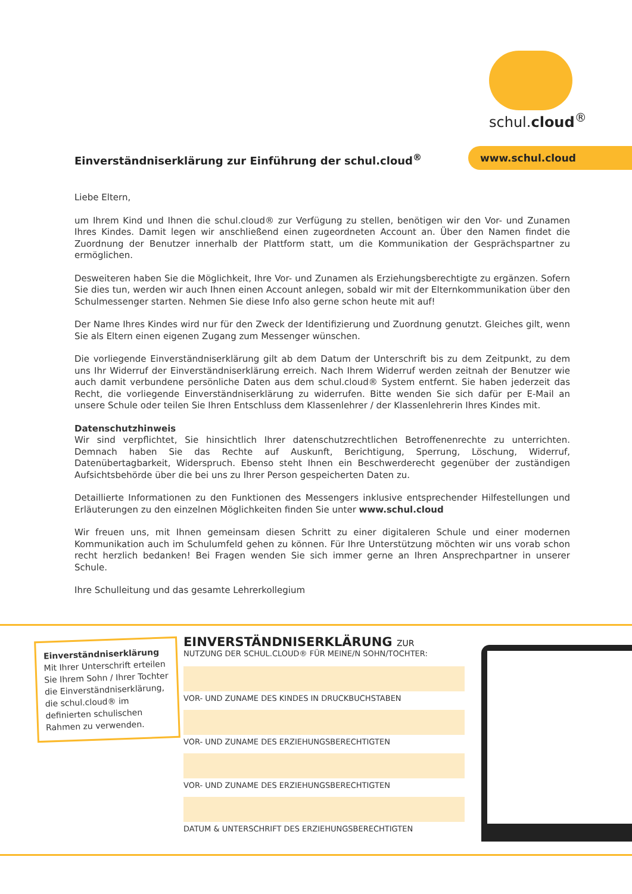schul.cloud<sup>®</sup>
Einverständniserklärung zur Einführung der schul.cloud<sup>®</sup>
www.schul.cloud
Liebe Eltern,
um Ihrem Kind und Ihnen die schul.cloud® zur Verfügung zu stellen, benötigen wir den Vor- und Zunamen Ihres Kindes. Damit legen wir anschließend einen zugeordneten Account an. Über den Namen findet die Zuordnung der Benutzer innerhalb der Plattform statt, um die Kommunikation der Gesprächspartner zu ermöglichen.
Desweiteren haben Sie die Möglichkeit, Ihre Vor- und Zunamen als Erziehungsberechtigte zu ergänzen. Sofern Sie dies tun, werden wir auch Ihnen einen Account anlegen, sobald wir mit der Elternkommunikation über den Schulmessenger starten. Nehmen Sie diese Info also gerne schon heute mit auf!
Der Name Ihres Kindes wird nur für den Zweck der Identifizierung und Zuordnung genutzt. Gleiches gilt, wenn Sie als Eltern einen eigenen Zugang zum Messenger wünschen.
Die vorliegende Einverständniserklärung gilt ab dem Datum der Unterschrift bis zu dem Zeitpunkt, zu dem uns Ihr Widerruf der Einverständniserklärung erreich. Nach Ihrem Widerruf werden zeitnah der Benutzer wie auch damit verbundene persönliche Daten aus dem schul.cloud® System entfernt. Sie haben jederzeit das Recht, die vorliegende Einverständniserklärung zu widerrufen. Bitte wenden Sie sich dafür per E-Mail an unsere Schule oder teilen Sie Ihren Entschluss dem Klassenlehrer / der Klassenlehrerin Ihres Kindes mit.
Datenschutzhinweis
Wir sind verpflichtet, Sie hinsichtlich Ihrer datenschutzrechtlichen Betroffenenrechte zu unterrichten. Demnach haben Sie das Rechte auf Auskunft, Berichtigung, Sperrung, Löschung, Widerruf, Datenübertagbarkeit, Widerspruch. Ebenso steht Ihnen ein Beschwerderecht gegenüber der zuständigen Aufsichtsbehörde über die bei uns zu Ihrer Person gespeicherten Daten zu.
Detaillierte Informationen zu den Funktionen des Messengers inklusive entsprechender Hilfestellungen und Erläuterungen zu den einzelnen Möglichkeiten finden Sie unter www.schul.cloud
Wir freuen uns, mit Ihnen gemeinsam diesen Schritt zu einer digitaleren Schule und einer modernen Kommunikation auch im Schulumfeld gehen zu können. Für Ihre Unterstützung möchten wir uns vorab schon recht herzlich bedanken! Bei Fragen wenden Sie sich immer gerne an Ihren Ansprechpartner in unserer Schule.
Ihre Schulleitung und das gesamte Lehrerkollegium
Einverständniserklärung
Mit Ihrer Unterschrift erteilen Sie Ihrem Sohn / Ihrer Tochter die Einverständniserklärung, die schul.cloud® im definierten schulischen Rahmen zu verwenden.
EINVERSTÄNDNISERKLÄRUNG ZUR
NUTZUNG DER SCHUL.CLOUD® FÜR MEINE/N SOHN/TOCHTER:
VOR- UND ZUNAME DES KINDES IN DRUCKBUCHSTABEN
VOR- UND ZUNAME DES ERZIEHUNGSBERECHTIGTEN
VOR- UND ZUNAME DES ERZIEHUNGSBERECHTIGTEN
DATUM & UNTERSCHRIFT DES ERZIEHUNGSBERECHTIGTEN